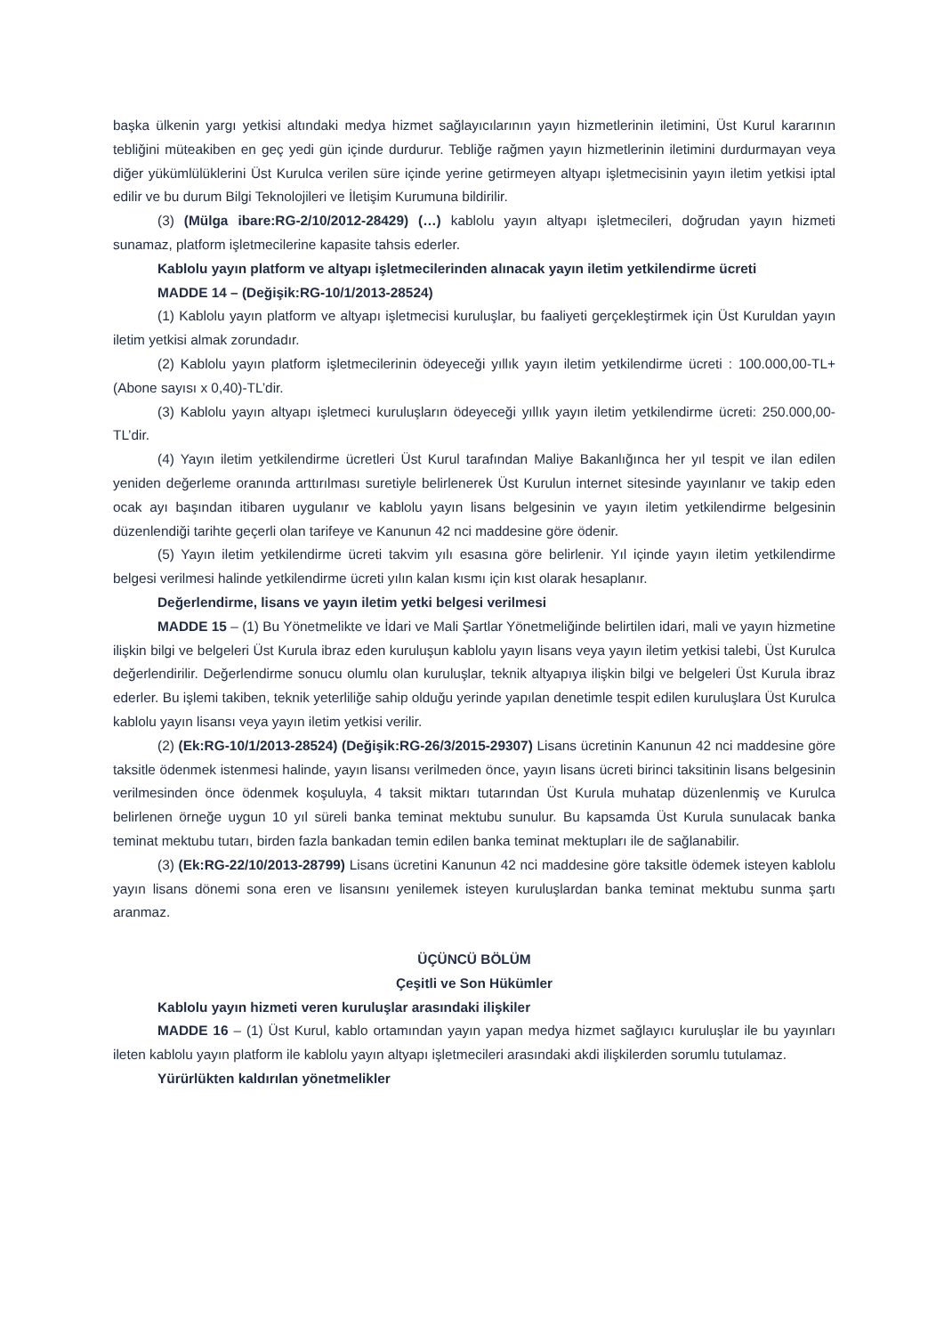başka ülkenin yargı yetkisi altındaki medya hizmet sağlayıcılarının yayın hizmetlerinin iletimini, Üst Kurul kararının tebliğini müteakiben en geç yedi gün içinde durdurur. Tebliğe rağmen yayın hizmetlerinin iletimini durdurmayan veya diğer yükümlülüklerini Üst Kurulca verilen süre içinde yerine getirmeyen altyapı işletmecisinin yayın iletim yetkisi iptal edilir ve bu durum Bilgi Teknolojileri ve İletişim Kurumuna bildirilir.
(3) (Mülga ibare:RG-2/10/2012-28429) (…) kablolu yayın altyapı işletmecileri, doğrudan yayın hizmeti sunamaz, platform işletmecilerine kapasite tahsis ederler.
Kablolu yayın platform ve altyapı işletmecilerinden alınacak yayın iletim yetkilendirme ücreti
MADDE 14 – (Değişik:RG-10/1/2013-28524)
(1) Kablolu yayın platform ve altyapı işletmecisi kuruluşlar, bu faaliyeti gerçekleştirmek için Üst Kuruldan yayın iletim yetkisi almak zorundadır.
(2) Kablolu yayın platform işletmecilerinin ödeyeceği yıllık yayın iletim yetkilendirme ücreti : 100.000,00-TL+ (Abone sayısı x 0,40)-TL’dir.
(3) Kablolu yayın altyapı işletmeci kuruluşların ödeyeceği yıllık yayın iletim yetkilendirme ücreti: 250.000,00-TL’dir.
(4) Yayın iletim yetkilendirme ücretleri Üst Kurul tarafından Maliye Bakanlığınca her yıl tespit ve ilan edilen yeniden değerleme oranında arttırılması suretiyle belirlenerek Üst Kurulun internet sitesinde yayınlanır ve takip eden ocak ayı başından itibaren uygulanır ve kablolu yayın lisans belgesinin ve yayın iletim yetkilendirme belgesinin düzenlendiği tarihte geçerli olan tarifeye ve Kanunun 42 nci maddesine göre ödenir.
(5) Yayın iletim yetkilendirme ücreti takvim yılı esasına göre belirlenir. Yıl içinde yayın iletim yetkilendirme belgesi verilmesi halinde yetkilendirme ücreti yılın kalan kısmı için kıst olarak hesaplanır.
Değerlendirme, lisans ve yayın iletim yetki belgesi verilmesi
MADDE 15 – (1) Bu Yönetmelikte ve İdari ve Mali Şartlar Yönetmeliğinde belirtilen idari, mali ve yayın hizmetine ilişkin bilgi ve belgeleri Üst Kurula ibraz eden kuruluşun kablolu yayın lisans veya yayın iletim yetkisi talebi, Üst Kurulca değerlendirilir. Değerlendirme sonucu olumlu olan kuruluşlar, teknik altyapıya ilişkin bilgi ve belgeleri Üst Kurula ibraz ederler. Bu işlemi takiben, teknik yeterliliğe sahip olduğu yerinde yapılan denetimle tespit edilen kuruluşlara Üst Kurulca kablolu yayın lisansı veya yayın iletim yetkisi verilir.
(2) (Ek:RG-10/1/2013-28524) (Değişik:RG-26/3/2015-29307) Lisans ücretinin Kanunun 42 nci maddesine göre taksitle ödenmek istenmesi halinde, yayın lisansı verilmeden önce, yayın lisans ücreti birinci taksitinin lisans belgesinin verilmesinden önce ödenmek koşuluyla, 4 taksit miktarı tutarından Üst Kurula muhatap düzenlenmiş ve Kurulca belirlenen örneğe uygun 10 yıl süreli banka teminat mektubu sunulur. Bu kapsamda Üst Kurula sunulacak banka teminat mektubu tutarı, birden fazla bankadan temin edilen banka teminat mektupları ile de sağlanabilir.
(3) (Ek:RG-22/10/2013-28799) Lisans ücretini Kanunun 42 nci maddesine göre taksitle ödemek isteyen kablolu yayın lisans dönemi sona eren ve lisansını yenilemek isteyen kuruluşlardan banka teminat mektubu sunma şartı aranmaz.
ÜÇÜNCÜ BÖLÜM
Çeşitli ve Son Hükümler
Kablolu yayın hizmeti veren kuruluşlar arasındaki ilişkiler
MADDE 16 – (1) Üst Kurul, kablo ortamından yayın yapan medya hizmet sağlayıcı kuruluşlar ile bu yayınları ileten kablolu yayın platform ile kablolu yayın altyapı işletmecileri arasındaki akdi ilişkilerden sorumlu tutulamaz.
Yürürlükten kaldırılan yönetmelikler